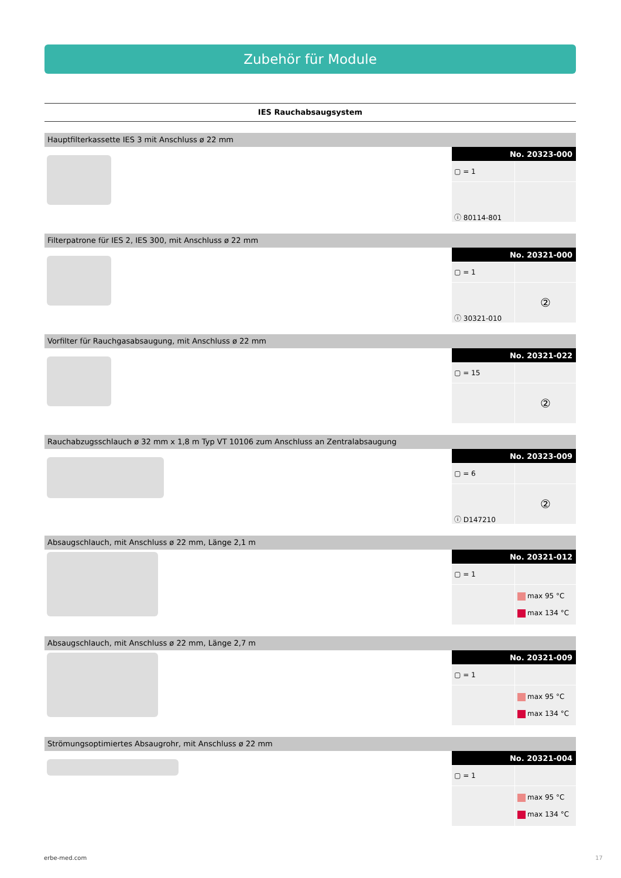Zubehör für Module
IES Rauchabsaugsystem
Hauptfilterkassette IES 3 mit Anschluss ø 22 mm
| No. 20323-000 | |
| --- | --- |
| ▢ = 1 | |
| ⓘ 80114-801 | |
Filterpatrone für IES 2, IES 300, mit Anschluss ø 22 mm
| No. 20321-000 | |
| --- | --- |
| ▢ = 1 | |
| ⓘ 30321-010 | ② |
Vorfilter für Rauchgasabsaugung, mit Anschluss ø 22 mm
| No. 20321-022 | |
| --- | --- |
| ▢ = 15 | |
| | ② |
Rauchabzugsschlauch ø 32 mm x 1,8 m Typ VT 10106 zum Anschluss an Zentralabsaugung
| No. 20323-009 | |
| --- | --- |
| ▢ = 6 | |
| ⓘ D147210 | ② |
Absaugschlauch, mit Anschluss ø 22 mm, Länge 2,1 m
| No. 20321-012 | |
| --- | --- |
| ▢ = 1 | |
| | max 95 °C max 134 °C |
Absaugschlauch, mit Anschluss ø 22 mm, Länge 2,7 m
| No. 20321-009 | |
| --- | --- |
| ▢ = 1 | |
| | max 95 °C max 134 °C |
Strömungsoptimiertes Absaugrohr, mit Anschluss ø 22 mm
| No. 20321-004 | |
| --- | --- |
| ▢ = 1 | |
| | max 95 °C max 134 °C |
erbe-med.com 17